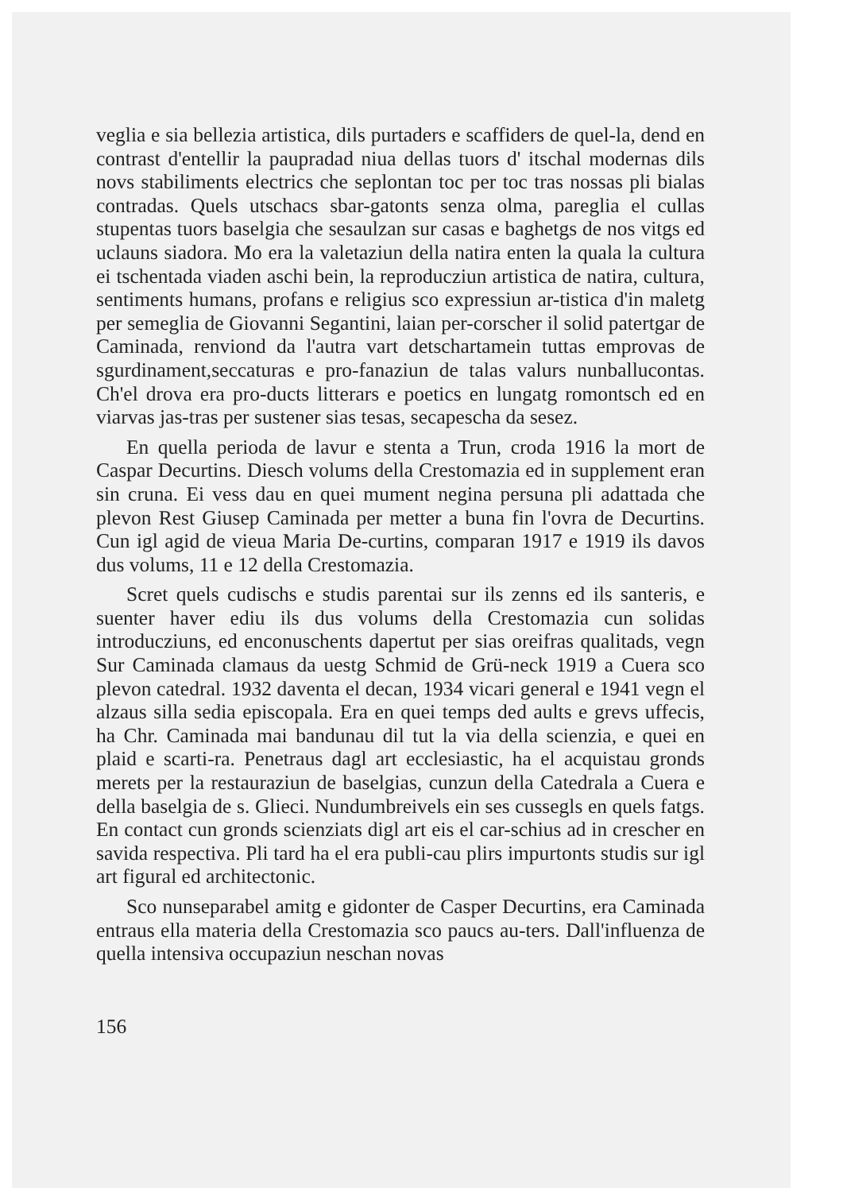veglia e sia bellezia artistica, dils purtaders e scaffiders de quel-la, dend en contrast d'entellir la paupradad niua dellas tuors d' itschal modernas dils novs stabiliments electrics che seplontan toc per toc tras nossas pli bialas contradas. Quels utschacs sbar-gatonts senza olma, pareglia el cullas stupentas tuors baselgia che sesaulzan sur casas e baghetgs de nos vitgs ed uclauns siadora. Mo era la valetaziun della natira enten la quala la cultura ei tschentada viaden aschi bein, la reproducziun artistica de natira, cultura, sentiments humans, profans e religius sco expressiun ar-tistica d'in maletg per semeglia de Giovanni Segantini, laian per-corscher il solid patertgar de Caminada, renviond da l'autra vart detschartamein tuttas emprovas de sgurdinament,seccaturas e pro-fanaziun de talas valurs nunballucontas. Ch'el drova era pro-ducts litterars e poetics en lungatg romontsch ed en viarvas jas-tras per sustener sias tesas, secapescha da sesez.
En quella perioda de lavur e stenta a Trun, croda 1916 la mort de Caspar Decurtins. Diesch volums della Crestomazia ed in supplement eran sin cruna. Ei vess dau en quei mument negina persuna pli adattada che plevon Rest Giusep Caminada per metter a buna fin l'ovra de Decurtins. Cun igl agid de vieua Maria De-curtins, comparan 1917 e 1919 ils davos dus volums, 11 e 12 della Crestomazia.
Scret quels cudischs e studis parentai sur ils zenns ed ils santeris, e suenter haver ediu ils dus volums della Crestomazia cun solidas introducziuns, ed enconuschents dapertut per sias oreifras qualitads, vegn Sur Caminada clamaus da uestg Schmid de Grü-neck 1919 a Cuera sco plevon catedral. 1932 daventa el decan, 1934 vicari general e 1941 vegn el alzaus silla sedia episcopala. Era en quei temps ded aults e grevs uffecis, ha Chr. Caminada mai bandunau dil tut la via della scienzia, e quei en plaid e scarti-ra. Penetraus dagl art ecclesiastic, ha el acquistau gronds merets per la restauraziun de baselgias, cunzun della Catedrala a Cuera e della baselgia de s. Glieci. Nundumbreivels ein ses cussegls en quels fatgs. En contact cun gronds scienziats digl art eis el car-schius ad in crescher en savida respectiva. Pli tard ha el era publi-cau plirs impurtonts studis sur igl art figural ed architectonic.
Sco nunseparabel amitg e gidonter de Casper Decurtins, era Caminada entraus ella materia della Crestomazia sco paucs au-ters. Dall'influenza de quella intensiva occupaziun neschan novas
156